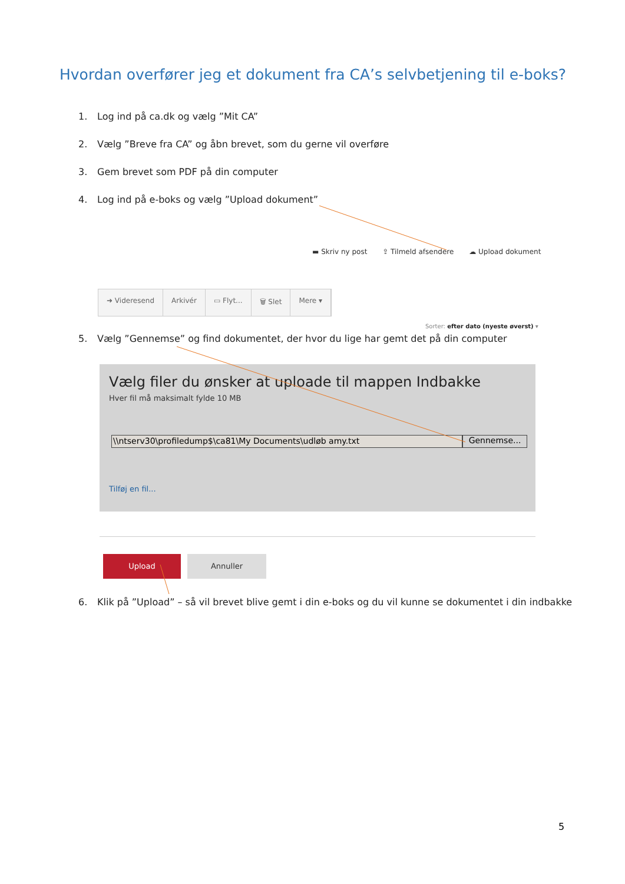Hvordan overfører jeg et dokument fra CA’s selvbetjening til e-boks?
1. Log ind på ca.dk og vælg ”Mit CA”
2. Vælg ”Breve fra CA” og åbn brevet, som du gerne vil overføre
3. Gem brevet som PDF på din computer
4. Log ind på e-boks og vælg ”Upload dokument”
▬ Skriv ny post ⇪ Tilmeld afsendere ☁ Upload dokument
➜ Videresend Arkivér ▭ Flyt... 🗑 Slet Mere ▾
Sorter: efter dato (nyeste øverst) ▾
5. Vælg ”Gennemse” og find dokumentet, der hvor du lige har gemt det på din computer
Vælg filer du ønsker at uploade til mappen Indbakke
Hver fil må maksimalt fylde 10 MB
\\ntserv30\profiledump$\ca81\My Documents\udløb amy.txt
Gennemse...
Tilføj en fil...
Upload Annuller
6. Klik på ”Upload” – så vil brevet blive gemt i din e-boks og du vil kunne se dokumentet i din indbakke
5